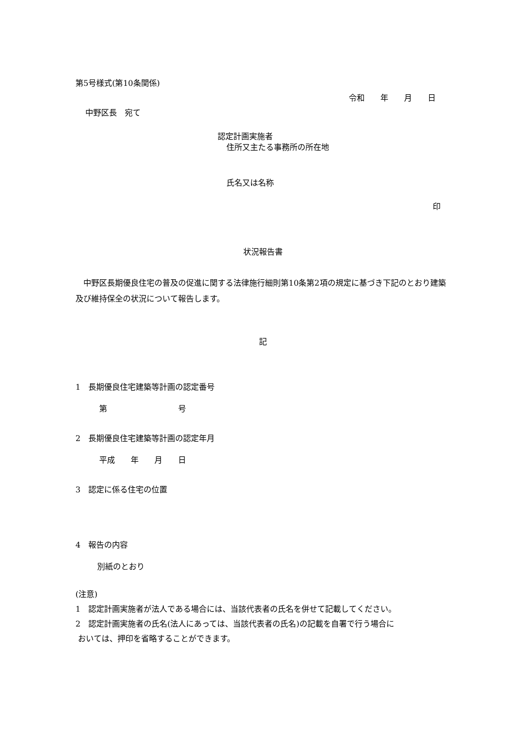第5号様式(第10条関係)
令和　　年　　月　　日
中野区長　宛て
認定計画実施者
住所又主たる事務所の所在地
氏名又は名称
印
状況報告書
　中野区長期優良住宅の普及の促進に関する法律施行細則第10条第2項の規定に基づき下記のとおり建築及び維持保全の状況について報告します。
記
1　長期優良住宅建築等計画の認定番号
第　　　　　　　　　号
2　長期優良住宅建築等計画の認定年月
平成　　年　　月　　日
3　認定に係る住宅の位置
4　報告の内容
別紙のとおり
(注意)
1　認定計画実施者が法人である場合には、当該代表者の氏名を併せて記載してください。
2　認定計画実施者の氏名(法人にあっては、当該代表者の氏名)の記載を自署で行う場合に
おいては、押印を省略することができます。